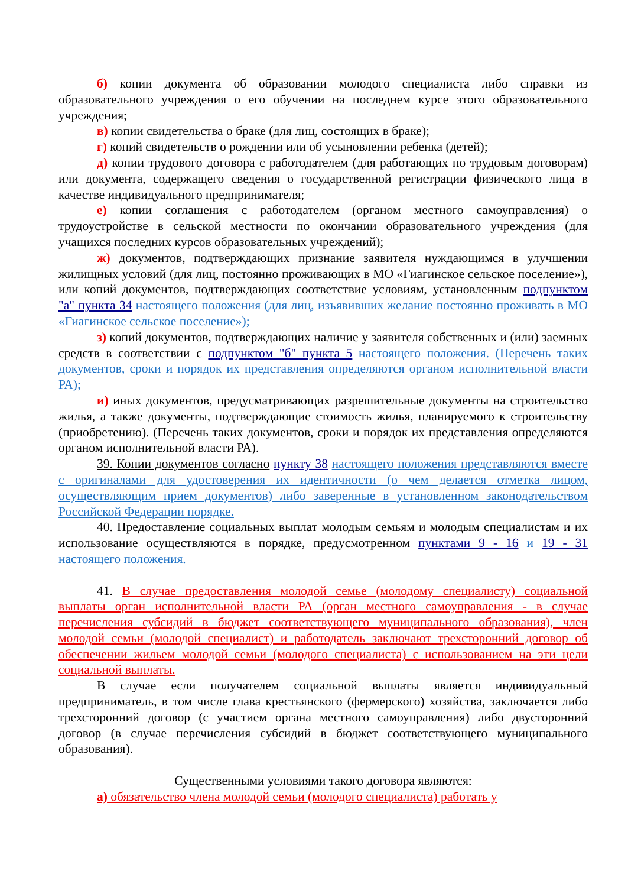б) копии документа об образовании молодого специалиста либо справки из образовательного учреждения о его обучении на последнем курсе этого образовательного учреждения;
в) копии свидетельства о браке (для лиц, состоящих в браке);
г) копий свидетельств о рождении или об усыновлении ребенка (детей);
д) копии трудового договора с работодателем (для работающих по трудовым договорам) или документа, содержащего сведения о государственной регистрации физического лица в качестве индивидуального предпринимателя;
е) копии соглашения с работодателем (органом местного самоуправления) о трудоустройстве в сельской местности по окончании образовательного учреждения (для учащихся последних курсов образовательных учреждений);
ж) документов, подтверждающих признание заявителя нуждающимся в улучшении жилищных условий (для лиц, постоянно проживающих в МО «Гиагинское сельское поселение»), или копий документов, подтверждающих соответствие условиям, установленным подпунктом "а" пункта 34 настоящего положения (для лиц, изъявивших желание постоянно проживать в МО «Гиагинское сельское поселение»);
з) копий документов, подтверждающих наличие у заявителя собственных и (или) заемных средств в соответствии с подпунктом "б" пункта 5 настоящего положения. (Перечень таких документов, сроки и порядок их представления определяются органом исполнительной власти РА);
и) иных документов, предусматривающих разрешительные документы на строительство жилья, а также документы, подтверждающие стоимость жилья, планируемого к строительству (приобретению). (Перечень таких документов, сроки и порядок их представления определяются органом исполнительной власти РА).
39. Копии документов согласно пункту 38 настоящего положения представляются вместе с оригиналами для удостоверения их идентичности (о чем делается отметка лицом, осуществляющим прием документов) либо заверенные в установленном законодательством Российской Федерации порядке.
40. Предоставление социальных выплат молодым семьям и молодым специалистам и их использование осуществляются в порядке, предусмотренном пунктами 9 - 16 и 19 - 31 настоящего положения.
41. В случае предоставления молодой семье (молодому специалисту) социальной выплаты орган исполнительной власти РА (орган местного самоуправления - в случае перечисления субсидий в бюджет соответствующего муниципального образования), член молодой семьи (молодой специалист) и работодатель заключают трехсторонний договор об обеспечении жильем молодой семьи (молодого специалиста) с использованием на эти цели социальной выплаты.
В случае если получателем социальной выплаты является индивидуальный предприниматель, в том числе глава крестьянского (фермерского) хозяйства, заключается либо трехсторонний договор (с участием органа местного самоуправления) либо двусторонний договор (в случае перечисления субсидий в бюджет соответствующего муниципального образования).
Существенными условиями такого договора являются:
а) обязательство члена молодой семьи (молодого специалиста) работать у